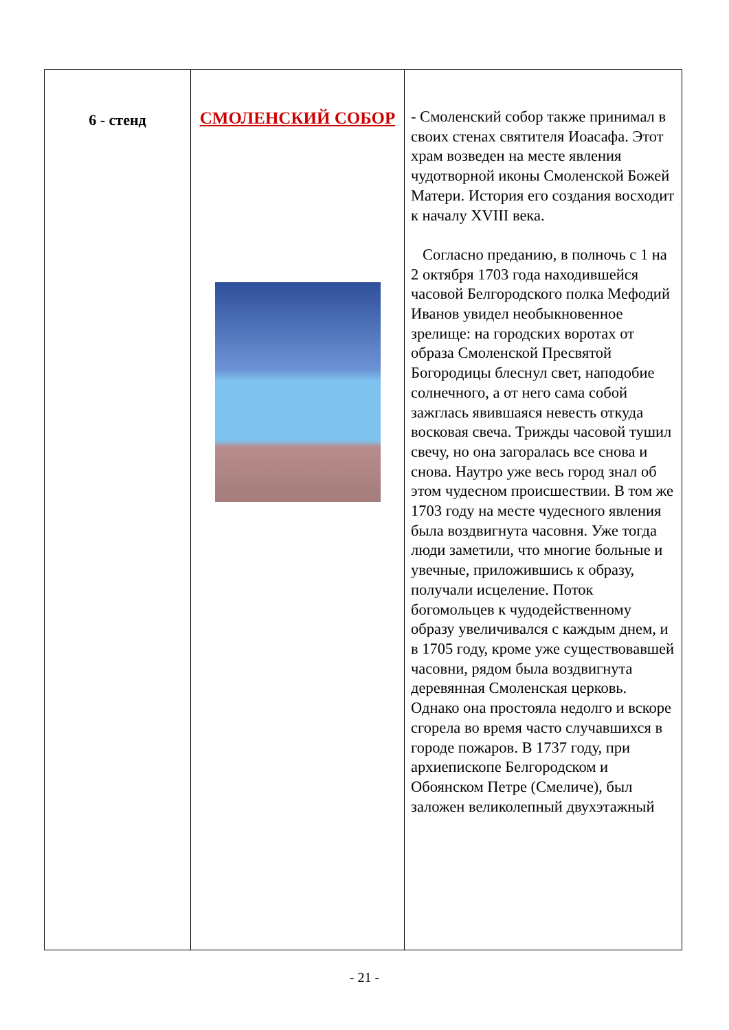| 6 - стенд | СМОЛЕНСКИЙ СОБОР | - Смоленский собор также принимал в своих стенах святителя Иоасафа. Этот храм возведен на месте явления чудотворной иконы Смоленской Божей Матери. История его создания восходит к началу XVIII века. Согласно преданию, в полночь с 1 на 2 октября 1703 года находившейся часовой Белгородского полка Мефодий Иванов увидел необыкновенное зрелище: на городских воротах от образа Смоленской Пресвятой Богородицы блеснул свет, наподобие солнечного, а от него сама собой зажглась явившаяся невесть откуда восковая свеча. Трижды часовой тушил свечу, но она загоралась все снова и снова. Наутро уже весь город знал об этом чудесном происшествии. В том же 1703 году на месте чудесного явления была воздвигнута часовня. Уже тогда люди заметили, что многие больные и увечные, приложившись к образу, получали исцеление. Поток богомольцев к чудодейственному образу увеличивался с каждым днем, и в 1705 году, кроме уже существовавшей часовни, рядом была воздвигнута деревянная Смоленская церковь. Однако она простояла недолго и вскоре сгорела во время часто случавшихся в городе пожаров. В 1737 году, при архиепископе Белгородском и Обоянском Петре (Смеличе), был заложен великолепный двухэтажный |
- 21 -